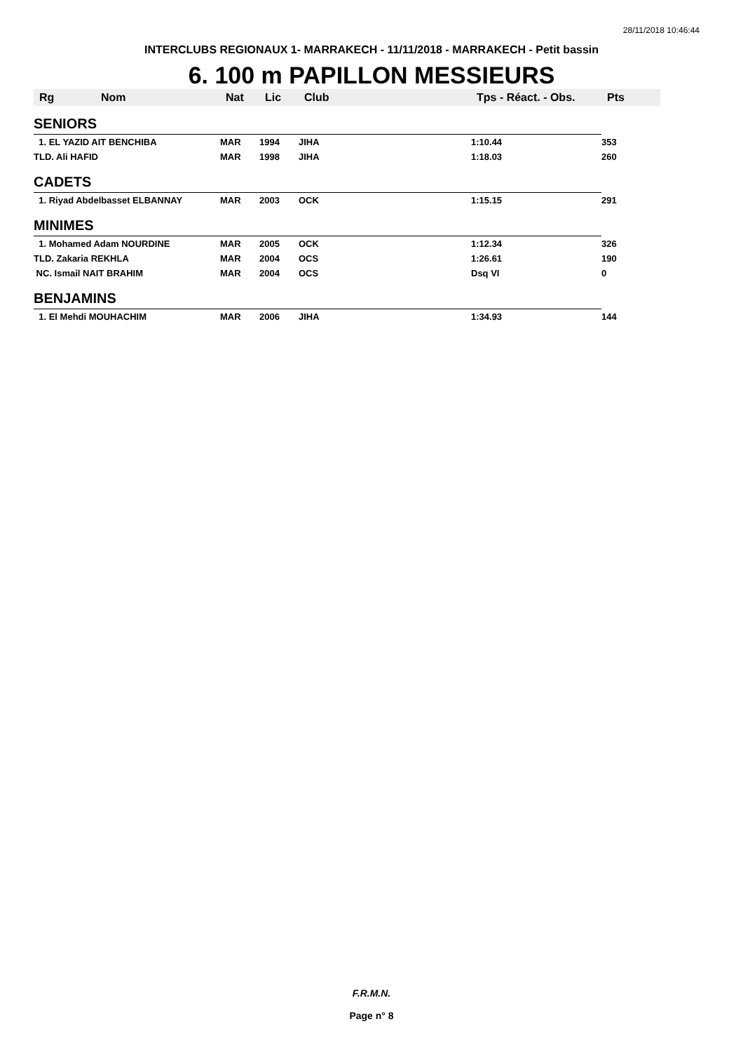28/11/2018 10:46:44
INTERCLUBS REGIONAUX 1- MARRAKECH - 11/11/2018 - MARRAKECH - Petit bassin
6. 100 m PAPILLON MESSIEURS
| Rg Nom | Nat | Lic | Club | Tps - Réact. - Obs. | Pts |
| --- | --- | --- | --- | --- | --- |
| SENIORS | | | | | |
| 1. EL YAZID AIT BENCHIBA | MAR | 1994 | JIHA | 1:10.44 | 353 |
| TLD. Ali HAFID | MAR | 1998 | JIHA | 1:18.03 | 260 |
| CADETS | | | | | |
| 1. Riyad Abdelbasset ELBANNAY | MAR | 2003 | OCK | 1:15.15 | 291 |
| MINIMES | | | | | |
| 1. Mohamed Adam NOURDINE | MAR | 2005 | OCK | 1:12.34 | 326 |
| TLD. Zakaria REKHLA | MAR | 2004 | OCS | 1:26.61 | 190 |
| NC. Ismail NAIT BRAHIM | MAR | 2004 | OCS | Dsq VI | 0 |
| BENJAMINS | | | | | |
| 1. El Mehdi MOUHACHIM | MAR | 2006 | JIHA | 1:34.93 | 144 |
F.R.M.N.
Page n° 8